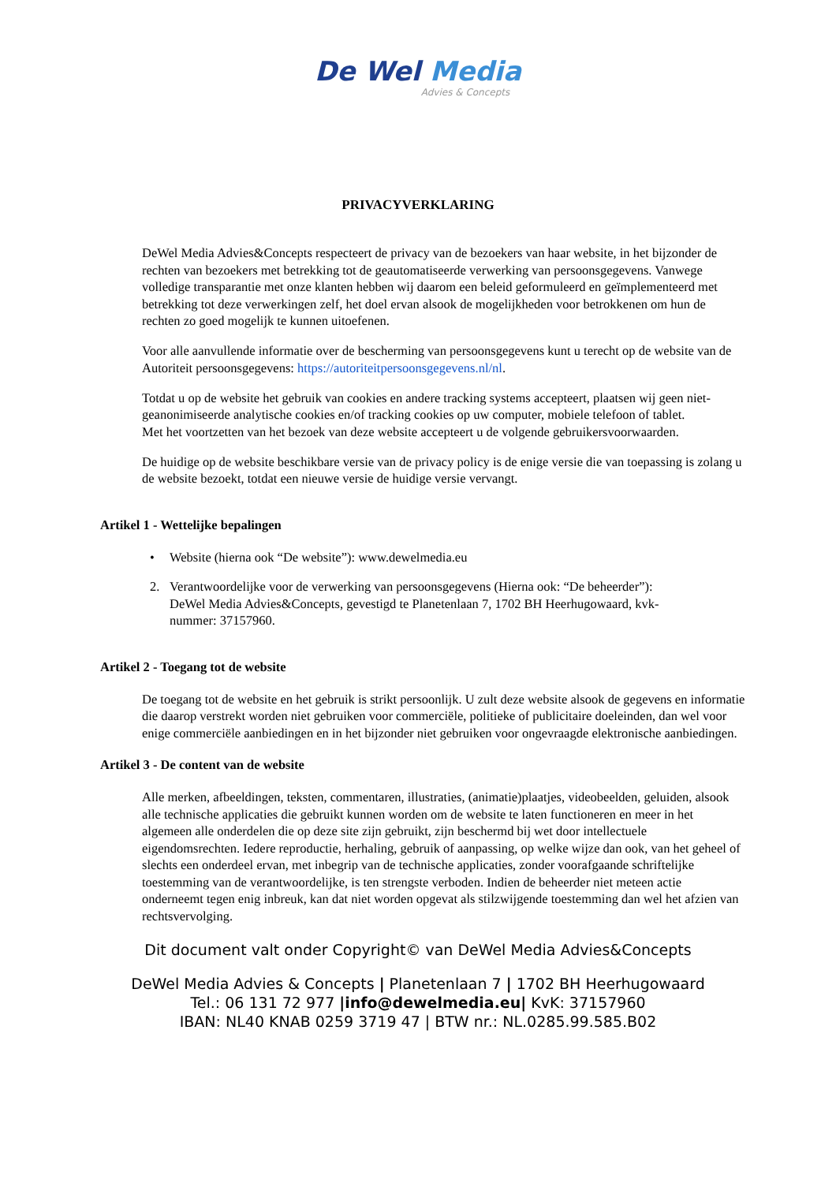De Wel Media
Advies & Concepts
PRIVACYVERKLARING
DeWel Media Advies&Concepts respecteert de privacy van de bezoekers van haar website, in het bijzonder de rechten van bezoekers met betrekking tot de geautomatiseerde verwerking van persoonsgegevens. Vanwege volledige transparantie met onze klanten hebben wij daarom een beleid geformuleerd en geïmplementeerd met betrekking tot deze verwerkingen zelf, het doel ervan alsook de mogelijkheden voor betrokkenen om hun de rechten zo goed mogelijk te kunnen uitoefenen.
Voor alle aanvullende informatie over de bescherming van persoonsgegevens kunt u terecht op de website van de Autoriteit persoonsgegevens: https://autoriteitpersoonsgegevens.nl/nl.
Totdat u op de website het gebruik van cookies en andere tracking systems accepteert, plaatsen wij geen niet-geanonimiseerde analytische cookies en/of tracking cookies op uw computer, mobiele telefoon of tablet.
Met het voortzetten van het bezoek van deze website accepteert u de volgende gebruikersvoorwaarden.
De huidige op de website beschikbare versie van de privacy policy is de enige versie die van toepassing is zolang u de website bezoekt, totdat een nieuwe versie de huidige versie vervangt.
Artikel 1 - Wettelijke bepalingen
• Website (hierna ook “De website”): www.dewelmedia.eu
2. Verantwoordelijke voor de verwerking van persoonsgegevens (Hierna ook: “De beheerder”): DeWel Media Advies&Concepts, gevestigd te Planetenlaan 7, 1702 BH Heerhugowaard, kvk-nummer: 37157960.
Artikel 2 - Toegang tot de website
De toegang tot de website en het gebruik is strikt persoonlijk. U zult deze website alsook de gegevens en informatie die daarop verstrekt worden niet gebruiken voor commerciële, politieke of publicitaire doeleinden, dan wel voor enige commerciële aanbiedingen en in het bijzonder niet gebruiken voor ongevraagde elektronische aanbiedingen.
Artikel 3 - De content van de website
Alle merken, afbeeldingen, teksten, commentaren, illustraties, (animatie)plaatjes, videobeelden, geluiden, alsook alle technische applicaties die gebruikt kunnen worden om de website te laten functioneren en meer in het algemeen alle onderdelen die op deze site zijn gebruikt, zijn beschermd bij wet door intellectuele eigendomsrechten. Iedere reproductie, herhaling, gebruik of aanpassing, op welke wijze dan ook, van het geheel of slechts een onderdeel ervan, met inbegrip van de technische applicaties, zonder voorafgaande schriftelijke toestemming van de verantwoordelijke, is ten strengste verboden. Indien de beheerder niet meteen actie onderneemt tegen enig inbreuk, kan dat niet worden opgevat als stilzwijgende toestemming dan wel het afzien van rechtsvervolging.
Dit document valt onder Copyright© van DeWel Media Advies&Concepts
DeWel Media Advies & Concepts | Planetenlaan 7 | 1702 BH Heerhugowaard
Tel.: 06 131 72 977 |info@dewelmedia.eu| KvK: 37157960
IBAN: NL40 KNAB 0259 3719 47 | BTW nr.: NL.0285.99.585.B02